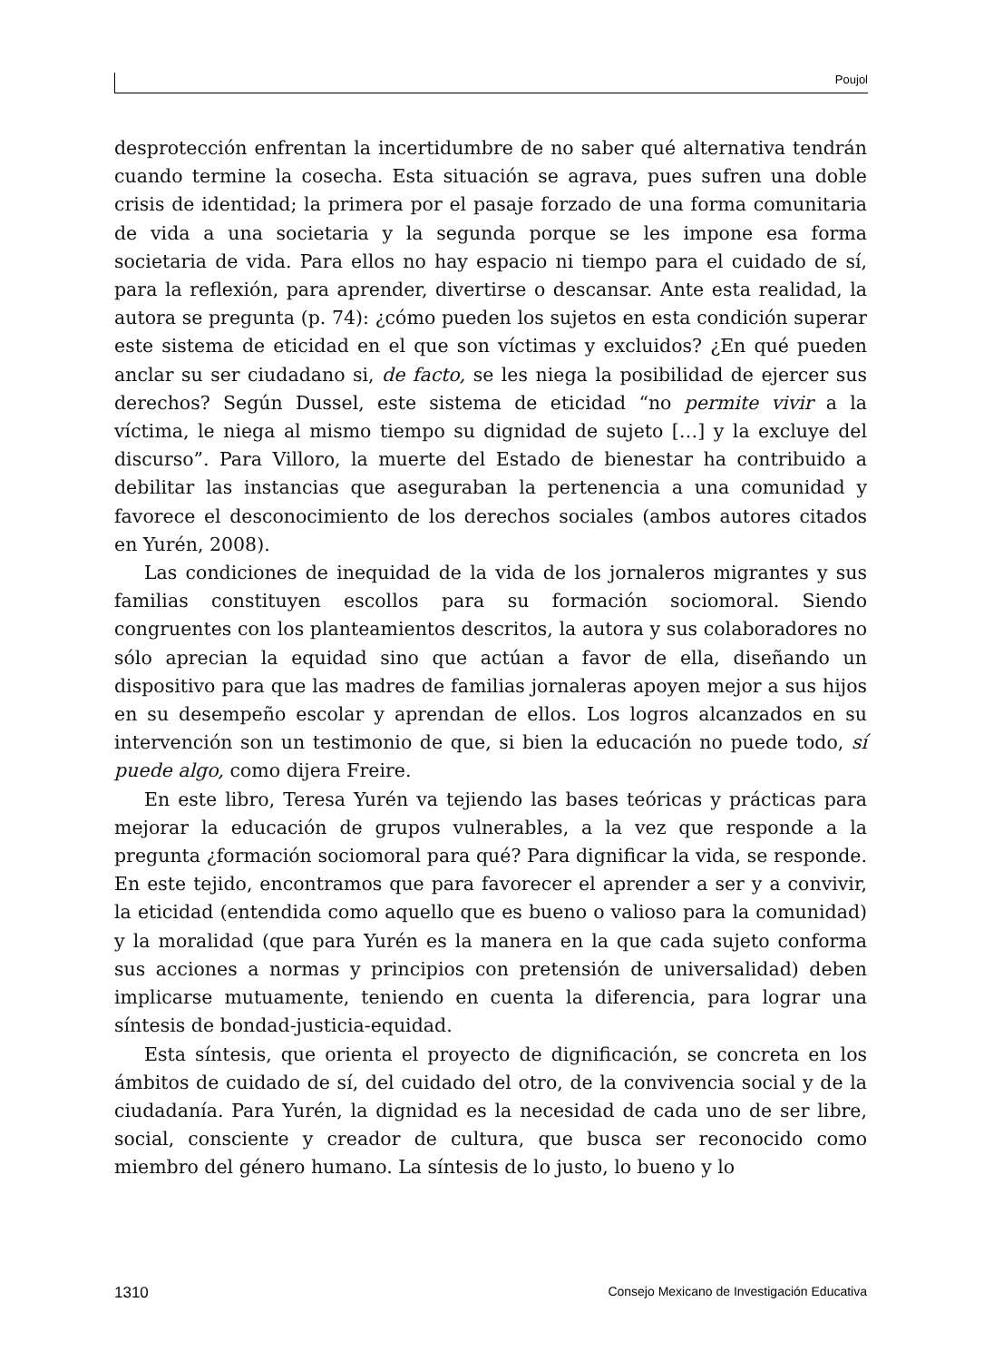Poujol
desprotección enfrentan la incertidumbre de no saber qué alternativa tendrán cuando termine la cosecha. Esta situación se agrava, pues sufren una doble crisis de identidad; la primera por el pasaje forzado de una forma comunitaria de vida a una societaria y la segunda porque se les impone esa forma societaria de vida. Para ellos no hay espacio ni tiempo para el cuidado de sí, para la reflexión, para aprender, divertirse o descansar. Ante esta realidad, la autora se pregunta (p. 74): ¿cómo pueden los sujetos en esta condición superar este sistema de eticidad en el que son víctimas y excluidos? ¿En qué pueden anclar su ser ciudadano si, de facto, se les niega la posibilidad de ejercer sus derechos? Según Dussel, este sistema de eticidad “no permite vivir a la víctima, le niega al mismo tiempo su dignidad de sujeto […] y la excluye del discurso”. Para Villoro, la muerte del Estado de bienestar ha contribuido a debilitar las instancias que aseguraban la pertenencia a una comunidad y favorece el desconocimiento de los derechos sociales (ambos autores citados en Yurén, 2008).
Las condiciones de inequidad de la vida de los jornaleros migrantes y sus familias constituyen escollos para su formación sociomoral. Siendo congruentes con los planteamientos descritos, la autora y sus colaboradores no sólo aprecian la equidad sino que actúan a favor de ella, diseñando un dispositivo para que las madres de familias jornaleras apoyen mejor a sus hijos en su desempeño escolar y aprendan de ellos. Los logros alcanzados en su intervención son un testimonio de que, si bien la educación no puede todo, sí puede algo, como dijera Freire.
En este libro, Teresa Yurén va tejiendo las bases teóricas y prácticas para mejorar la educación de grupos vulnerables, a la vez que responde a la pregunta ¿formación sociomoral para qué? Para dignificar la vida, se responde. En este tejido, encontramos que para favorecer el aprender a ser y a convivir, la eticidad (entendida como aquello que es bueno o valioso para la comunidad) y la moralidad (que para Yurén es la manera en la que cada sujeto conforma sus acciones a normas y principios con pretensión de universalidad) deben implicarse mutuamente, teniendo en cuenta la diferencia, para lograr una síntesis de bondad-justicia-equidad.
Esta síntesis, que orienta el proyecto de dignificación, se concreta en los ámbitos de cuidado de sí, del cuidado del otro, de la convivencia social y de la ciudadanía. Para Yurén, la dignidad es la necesidad de cada uno de ser libre, social, consciente y creador de cultura, que busca ser reconocido como miembro del género humano. La síntesis de lo justo, lo bueno y lo
1310 Consejo Mexicano de Investigación Educativa